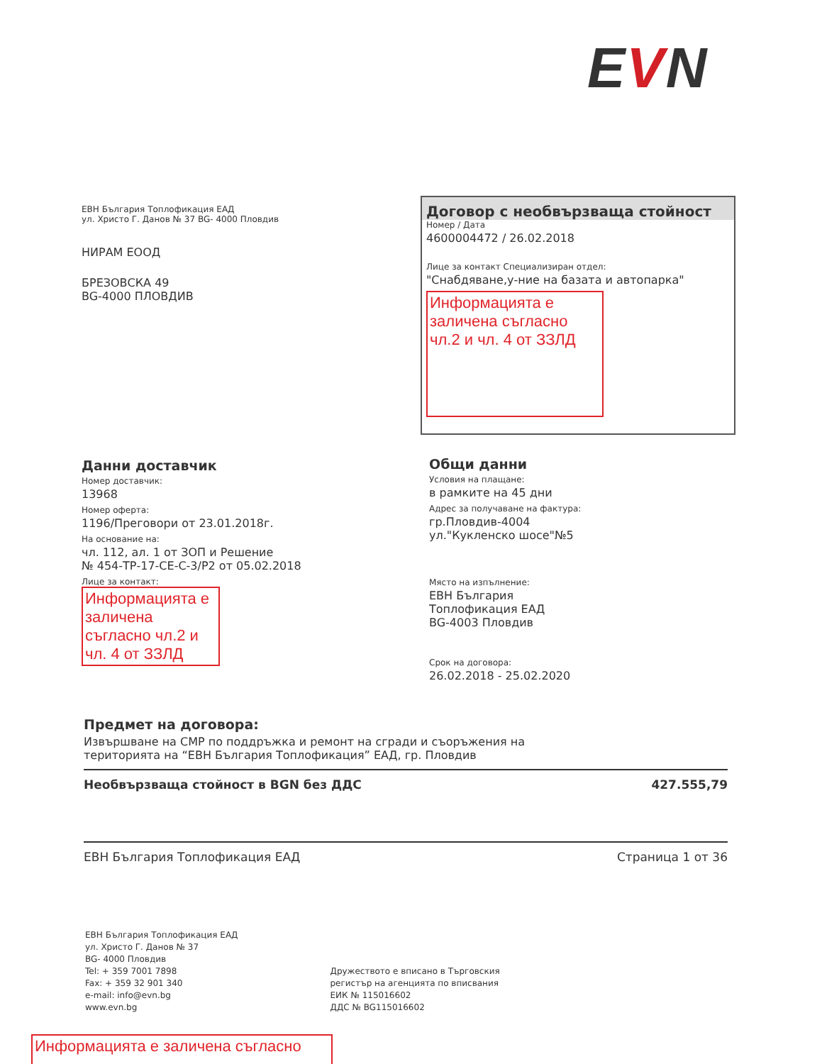EVN
ЕВН България Топлофикация ЕАД
ул. Христо Г. Данов № 37 BG- 4000 Пловдив
НИРАМ ЕООД
БРЕЗОВСКА 49
BG-4000 ПЛОВДИВ
Договор с необвързваща стойност
Номер / Дата
4600004472 / 26.02.2018
Лице за контакт Специализиран отдел:
"Снабдяване,у-ние на базата и автопарка"
Информацията е заличена съгласно чл.2 и чл. 4 от ЗЗЛД
Данни доставчик
Номер доставчик:
13968
Номер оферта:
1196/Преговори от 23.01.2018г.
На основание на:
чл. 112, ал. 1 от ЗОП и Решение
№ 454-ТР-17-СЕ-С-3/Р2 от 05.02.2018
Лице за контакт:
Информацията е заличена съгласно чл.2 и чл. 4 от ЗЗЛД
Общи данни
Условия на плащане:
в рамките на 45 дни
Адрес за получаване на фактура:
гр.Пловдив-4004
ул."Кукленско шосе"№5
Място на изпълнение:
ЕВН България
Топлофикация ЕАД
BG-4003 Пловдив
Срок на договора:
26.02.2018 - 25.02.2020
Предмет на договора:
Извършване на СМР по поддръжка и ремонт на сгради и съоръжения на
територията на “ЕВН България Топлофикация” ЕАД, гр. Пловдив
Необвързваща стойност в BGN без ДДС 427.555,79
ЕВН България Топлофикация ЕАД Страница 1 от 36
ЕВН България Топлофикация ЕАД
ул. Христо Г. Данов № 37
BG- 4000 Пловдив
Tel: + 359 7001 7898
Fax: + 359 32 901 340
e-mail: info@evn.bg
www.evn.bg
Дружеството е вписано в Търговския
регистър на агенцията по вписвания
ЕИК № 115016602
ДДС № BG115016602
Информацията е заличена съгласно